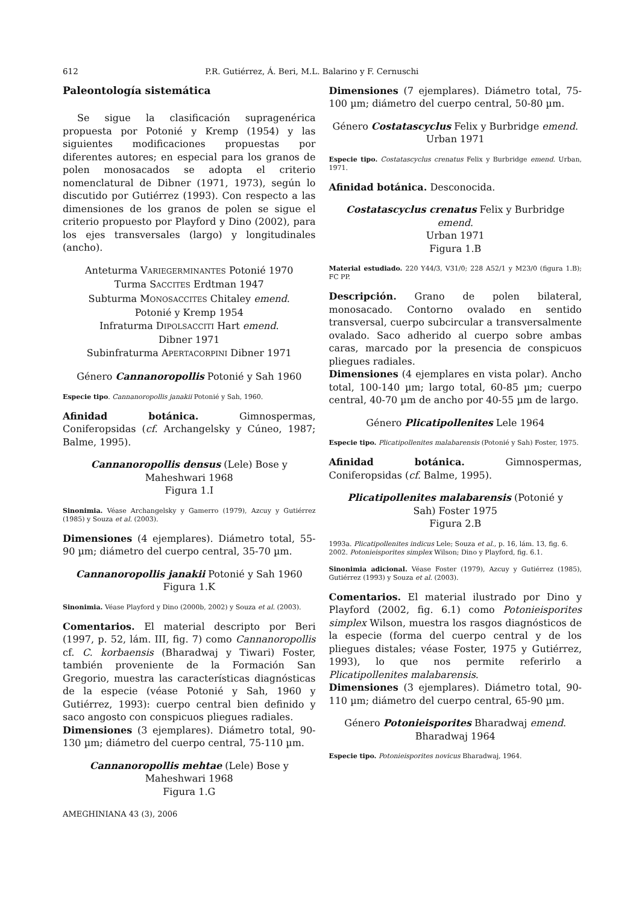612 P.R. Gutiérrez, Á. Beri, M.L. Balarino y F. Cernuschi
Paleontología sistemática
Se sigue la clasificación supragenérica propuesta por Potonié y Kremp (1954) y las siguientes modificaciones propuestas por diferentes autores; en especial para los granos de polen monosacados se adopta el criterio nomenclatural de Dibner (1971, 1973), según lo discutido por Gutiérrez (1993). Con respecto a las dimensiones de los granos de polen se sigue el criterio propuesto por Playford y Dino (2002), para los ejes transversales (largo) y longitudinales (ancho).
Anteturma VARIEGERMINANTES Potonié 1970
Turma SACCITES Erdtman 1947
Subturma MONOSACCITES Chitaley emend.
Potonié y Kremp 1954
Infraturma DIPOLSACCITI Hart emend.
Dibner 1971
Subinfraturma APERTACORPINI Dibner 1971
Género Cannanoropollis Potonié y Sah 1960
Especie tipo. Cannanoropollis janakii Potonié y Sah, 1960.
Afinidad botánica. Gimnospermas, Coniferopsidas (cf. Archangelsky y Cúneo, 1987; Balme, 1995).
Cannanoropollis densus (Lele) Bose y
Maheshwari 1968
Figura 1.I
Sinonimia. Véase Archangelsky y Gamerro (1979), Azcuy y Gutiérrez (1985) y Souza et al. (2003).
Dimensiones (4 ejemplares). Diámetro total, 55-90 µm; diámetro del cuerpo central, 35-70 µm.
Cannanoropollis janakii Potonié y Sah 1960
Figura 1.K
Sinonimia. Véase Playford y Dino (2000b, 2002) y Souza et al. (2003).
Comentarios. El material descripto por Beri (1997, p. 52, lám. III, fig. 7) como Cannanoropollis cf. C. korbaensis (Bharadwaj y Tiwari) Foster, también proveniente de la Formación San Gregorio, muestra las características diagnósticas de la especie (véase Potonié y Sah, 1960 y Gutiérrez, 1993): cuerpo central bien definido y saco angosto con conspicuos pliegues radiales.
Dimensiones (3 ejemplares). Diámetro total, 90-130 µm; diámetro del cuerpo central, 75-110 µm.
Cannanoropollis mehtae (Lele) Bose y
Maheshwari 1968
Figura 1.G
AMEGHINIANA 43 (3), 2006
Dimensiones (7 ejemplares). Diámetro total, 75-100 µm; diámetro del cuerpo central, 50-80 µm.
Género Costatascyclus Felix y Burbridge emend.
Urban 1971
Especie tipo. Costatascyclus crenatus Felix y Burbridge emend. Urban, 1971.
Afinidad botánica. Desconocida.
Costatascyclus crenatus Felix y Burbridge emend.
Urban 1971
Figura 1.B
Material estudiado. 220 Y44/3, V31/0; 228 A52/1 y M23/0 (figura 1.B); FC PP.
Descripción. Grano de polen bilateral, monosacado. Contorno ovalado en sentido transversal, cuerpo subcircular a transversalmente ovalado. Saco adherido al cuerpo sobre ambas caras, marcado por la presencia de conspicuos pliegues radiales.
Dimensiones (4 ejemplares en vista polar). Ancho total, 100-140 µm; largo total, 60-85 µm; cuerpo central, 40-70 µm de ancho por 40-55 µm de largo.
Género Plicatipollenites Lele 1964
Especie tipo. Plicatipollenites malabarensis (Potonié y Sah) Foster, 1975.
Afinidad botánica. Gimnospermas, Coniferopsidas (cf. Balme, 1995).
Plicatipollenites malabarensis (Potonié y
Sah) Foster 1975
Figura 2.B
1993a. Plicatipollenites indicus Lele; Souza et al., p. 16, lám. 13, fig. 6.
2002. Potonieisporites simplex Wilson; Dino y Playford, fig. 6.1.
Sinonimia adicional. Véase Foster (1979), Azcuy y Gutiérrez (1985), Gutiérrez (1993) y Souza et al. (2003).
Comentarios. El material ilustrado por Dino y Playford (2002, fig. 6.1) como Potonieisporites simplex Wilson, muestra los rasgos diagnósticos de la especie (forma del cuerpo central y de los pliegues distales; véase Foster, 1975 y Gutiérrez, 1993), lo que nos permite referirlo a Plicatipollenites malabarensis.
Dimensiones (3 ejemplares). Diámetro total, 90-110 µm; diámetro del cuerpo central, 65-90 µm.
Género Potonieisporites Bharadwaj emend.
Bharadwaj 1964
Especie tipo. Potonieisporites novicus Bharadwaj, 1964.